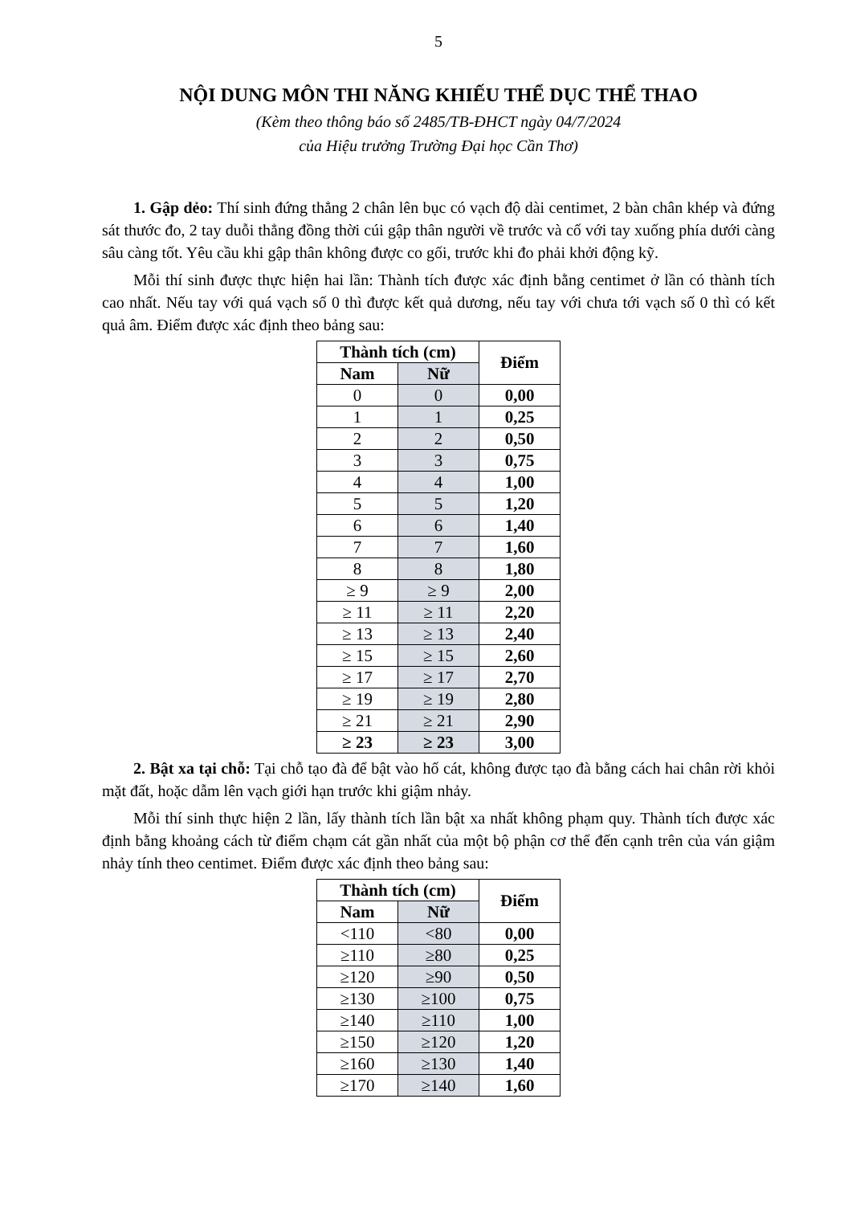5
NỘI DUNG MÔN THI NĂNG KHIẾU THỂ DỤC THỂ THAO
(Kèm theo thông báo số 2485/TB-ĐHCT ngày 04/7/2024
của Hiệu trưởng Trường Đại học Cần Thơ)
1. Gập dẻo: Thí sinh đứng thẳng 2 chân lên bục có vạch độ dài centimet, 2 bàn chân khép và đứng sát thước đo, 2 tay duỗi thẳng đồng thời cúi gập thân người về trước và cố với tay xuống phía dưới càng sâu càng tốt. Yêu cầu khi gập thân không được co gối, trước khi đo phải khởi động kỹ.
Mỗi thí sinh được thực hiện hai lần: Thành tích được xác định bằng centimet ở lần có thành tích cao nhất. Nếu tay với quá vạch số 0 thì được kết quả dương, nếu tay với chưa tới vạch số 0 thì có kết quả âm. Điểm được xác định theo bảng sau:
| Thành tích (cm) | | Điểm |
| --- | --- | --- |
| Nam | Nữ | |
| 0 | 0 | 0,00 |
| 1 | 1 | 0,25 |
| 2 | 2 | 0,50 |
| 3 | 3 | 0,75 |
| 4 | 4 | 1,00 |
| 5 | 5 | 1,20 |
| 6 | 6 | 1,40 |
| 7 | 7 | 1,60 |
| 8 | 8 | 1,80 |
| ≥ 9 | ≥ 9 | 2,00 |
| ≥ 11 | ≥ 11 | 2,20 |
| ≥ 13 | ≥ 13 | 2,40 |
| ≥ 15 | ≥ 15 | 2,60 |
| ≥ 17 | ≥ 17 | 2,70 |
| ≥ 19 | ≥ 19 | 2,80 |
| ≥ 21 | ≥ 21 | 2,90 |
| ≥ 23 | ≥ 23 | 3,00 |
2. Bật xa tại chỗ: Tại chỗ tạo đà để bật vào hố cát, không được tạo đà bằng cách hai chân rời khỏi mặt đất, hoặc dẫm lên vạch giới hạn trước khi giậm nhảy.
Mỗi thí sinh thực hiện 2 lần, lấy thành tích lần bật xa nhất không phạm quy. Thành tích được xác định bằng khoảng cách từ điểm chạm cát gần nhất của một bộ phận cơ thể đến cạnh trên của ván giậm nhảy tính theo centimet. Điểm được xác định theo bảng sau:
| Thành tích (cm) | | Điểm |
| --- | --- | --- |
| Nam | Nữ | |
| <110 | <80 | 0,00 |
| ≥110 | ≥80 | 0,25 |
| ≥120 | ≥90 | 0,50 |
| ≥130 | ≥100 | 0,75 |
| ≥140 | ≥110 | 1,00 |
| ≥150 | ≥120 | 1,20 |
| ≥160 | ≥130 | 1,40 |
| ≥170 | ≥140 | 1,60 |